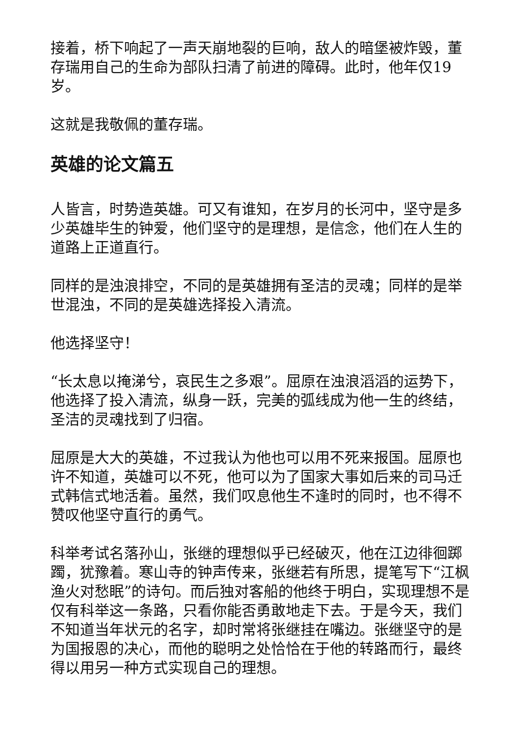接着，桥下响起了一声天崩地裂的巨响，敌人的暗堡被炸毁，董存瑞用自己的生命为部队扫清了前进的障碍。此时，他年仅19岁。
这就是我敬佩的董存瑞。
英雄的论文篇五
人皆言，时势造英雄。可又有谁知，在岁月的长河中，坚守是多少英雄毕生的钟爱，他们坚守的是理想，是信念，他们在人生的道路上正道直行。
同样的是浊浪排空，不同的是英雄拥有圣洁的灵魂；同样的是举世混浊，不同的是英雄选择投入清流。
他选择坚守！
“长太息以掩涕兮，哀民生之多艰”。屈原在浊浪滔滔的运势下，他选择了投入清流，纵身一跃，完美的弧线成为他一生的终结，圣洁的灵魂找到了归宿。
屈原是大大的英雄，不过我认为他也可以用不死来报国。屈原也许不知道，英雄可以不死，他可以为了国家大事如后来的司马迁式韩信式地活着。虽然，我们叹息他生不逢时的同时，也不得不赞叹他坚守直行的勇气。
科举考试名落孙山，张继的理想似乎已经破灭，他在江边徘徊踯躅，犹豫着。寒山寺的钟声传来，张继若有所思，提笔写下“江枫渔火对愁眠”的诗句。而后独对客船的他终于明白，实现理想不是仅有科举这一条路，只看你能否勇敢地走下去。于是今天，我们不知道当年状元的名字，却时常将张继挂在嘴边。张继坚守的是为国报恩的决心，而他的聪明之处恰恰在于他的转路而行，最终得以用另一种方式实现自己的理想。